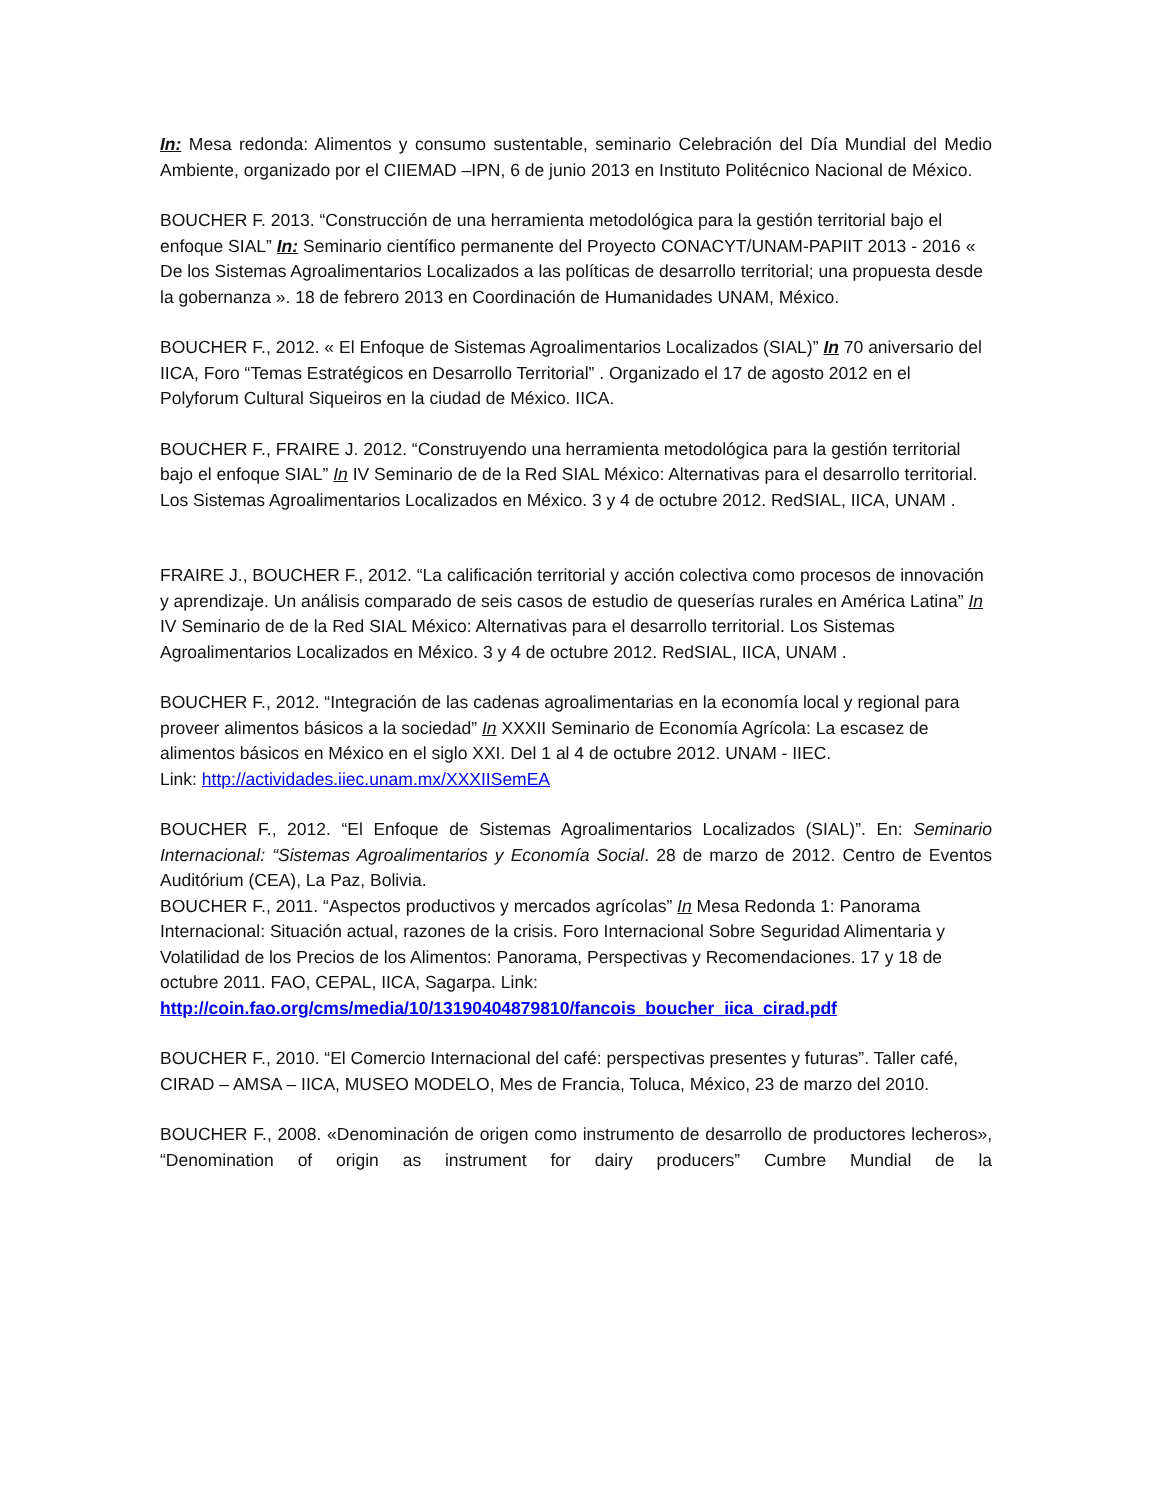In: Mesa redonda: Alimentos y consumo sustentable, seminario Celebración del Día Mundial del Medio Ambiente, organizado por el CIIEMAD –IPN, 6 de junio 2013 en Instituto Politécnico Nacional de México.
BOUCHER F. 2013. “Construcción de una herramienta metodológica para la gestión territorial bajo el enfoque SIAL” In: Seminario científico permanente del Proyecto CONACYT/UNAM-PAPIIT 2013 - 2016 « De los Sistemas Agroalimentarios Localizados a las políticas de desarrollo territorial; una propuesta desde la gobernanza ». 18 de febrero 2013 en Coordinación de Humanidades UNAM, México.
BOUCHER F., 2012. « El Enfoque de Sistemas Agroalimentarios Localizados (SIAL)” In 70 aniversario del IICA, Foro “Temas Estratégicos en Desarrollo Territorial” . Organizado el 17 de agosto 2012 en el Polyforum Cultural Siqueiros en la ciudad de México. IICA.
BOUCHER F., FRAIRE J. 2012. “Construyendo una herramienta metodológica para la gestión territorial bajo el enfoque SIAL” In IV Seminario de de la Red SIAL México: Alternativas para el desarrollo territorial. Los Sistemas Agroalimentarios Localizados en México. 3 y 4 de octubre 2012. RedSIAL, IICA, UNAM .
FRAIRE J., BOUCHER F., 2012. “La calificación territorial y acción colectiva como procesos de innovación y aprendizaje. Un análisis comparado de seis casos de estudio de queserías rurales en América Latina” In IV Seminario de de la Red SIAL México: Alternativas para el desarrollo territorial. Los Sistemas Agroalimentarios Localizados en México. 3 y 4 de octubre 2012. RedSIAL, IICA, UNAM .
BOUCHER F., 2012. “Integración de las cadenas agroalimentarias en la economía local y regional para proveer alimentos básicos a la sociedad” In XXXII Seminario de Economía Agrícola: La escasez de alimentos básicos en México en el siglo XXI. Del 1 al 4 de octubre 2012. UNAM - IIEC.
Link: http://actividades.iiec.unam.mx/XXXIISemEA
BOUCHER F., 2012. “El Enfoque de Sistemas Agroalimentarios Localizados (SIAL)”. En: Seminario Internacional: “Sistemas Agroalimentarios y Economía Social. 28 de marzo de 2012. Centro de Eventos Auditórium (CEA), La Paz, Bolivia.
BOUCHER F., 2011. “Aspectos productivos y mercados agrícolas” In Mesa Redonda 1: Panorama Internacional: Situación actual, razones de la crisis. Foro Internacional Sobre Seguridad Alimentaria y Volatilidad de los Precios de los Alimentos: Panorama, Perspectivas y Recomendaciones. 17 y 18 de octubre 2011. FAO, CEPAL, IICA, Sagarpa. Link:
http://coin.fao.org/cms/media/10/13190404879810/fancois_boucher_iica_cirad.pdf
BOUCHER F., 2010. “El Comercio Internacional del café: perspectivas presentes y futuras”. Taller café, CIRAD – AMSA – IICA, MUSEO MODELO, Mes de Francia, Toluca, México, 23 de marzo del 2010.
BOUCHER F., 2008. «Denominación de origen como instrumento de desarrollo de productores lecheros», “Denomination of origin as instrument for dairy producers” Cumbre Mundial de la